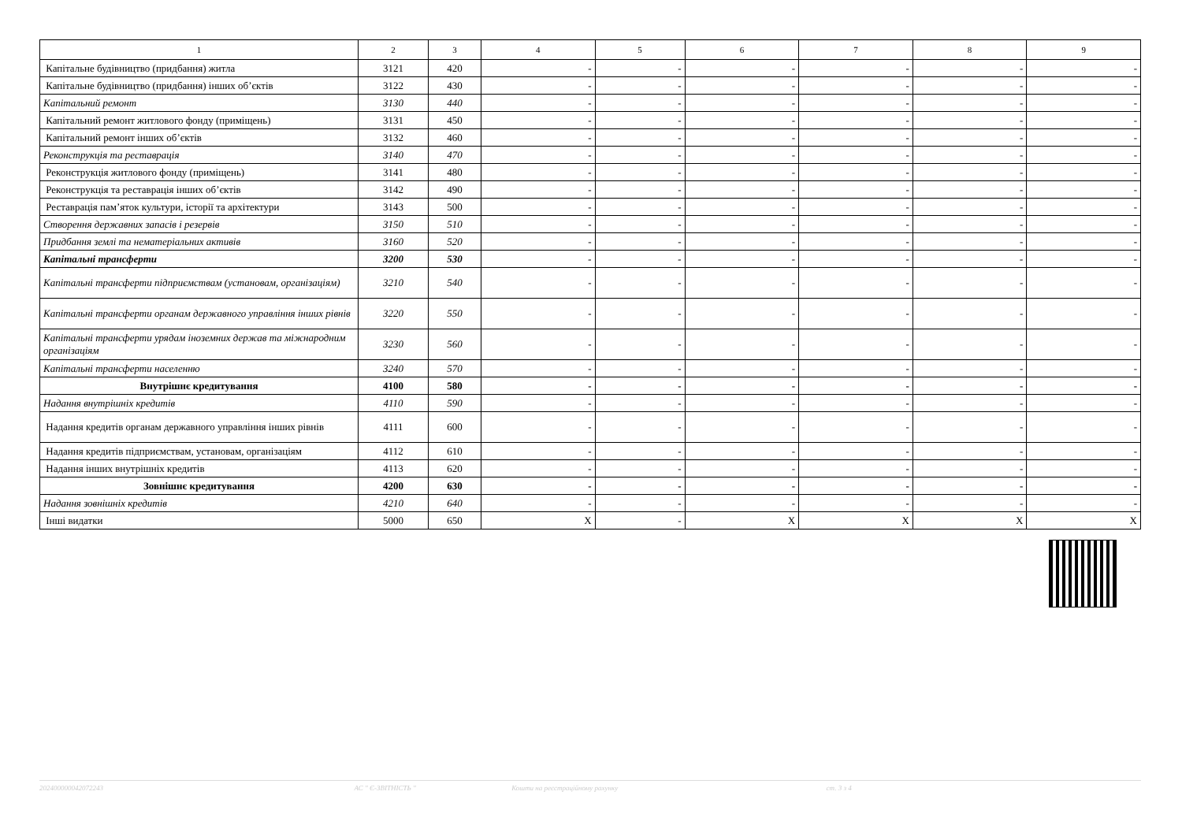| 1 | 2 | 3 | 4 | 5 | 6 | 7 | 8 | 9 |
| --- | --- | --- | --- | --- | --- | --- | --- | --- |
| Капітальне будівництво (придбання) житла | 3121 | 420 | - | - | - | - | - | - |
| Капітальне будівництво (придбання) інших об’єктів | 3122 | 430 | - | - | - | - | - | - |
| Капітальний ремонт | 3130 | 440 | - | - | - | - | - | - |
| Капітальний ремонт житлового фонду (приміщень) | 3131 | 450 | - | - | - | - | - | - |
| Капітальний ремонт інших об’єктів | 3132 | 460 | - | - | - | - | - | - |
| Реконструкція та реставрація | 3140 | 470 | - | - | - | - | - | - |
| Реконструкція житлового фонду (приміщень) | 3141 | 480 | - | - | - | - | - | - |
| Реконструкція та реставрація інших об’єктів | 3142 | 490 | - | - | - | - | - | - |
| Реставрація пам’яток культури, історії та архітектури | 3143 | 500 | - | - | - | - | - | - |
| Створення державних запасів і резервів | 3150 | 510 | - | - | - | - | - | - |
| Придбання землі та нематеріальних активів | 3160 | 520 | - | - | - | - | - | - |
| Капітальні трансферти | 3200 | 530 | - | - | - | - | - | - |
| Капітальні трансферти підприємствам (установам, організаціям) | 3210 | 540 | - | - | - | - | - | - |
| Капітальні трансферти органам державного управління інших рівнів | 3220 | 550 | - | - | - | - | - | - |
| Капітальні трансферти урядам іноземних держав та міжнародним організаціям | 3230 | 560 | - | - | - | - | - | - |
| Капітальні трансферти населенню | 3240 | 570 | - | - | - | - | - | - |
| Внутрішнє кредитування | 4100 | 580 | - | - | - | - | - | - |
| Надання внутрішніх кредитів | 4110 | 590 | - | - | - | - | - | - |
| Надання кредитів органам державного управління інших рівнів | 4111 | 600 | - | - | - | - | - | - |
| Надання кредитів підприємствам, установам, організаціям | 4112 | 610 | - | - | - | - | - | - |
| Надання інших внутрішніх кредитів | 4113 | 620 | - | - | - | - | - | - |
| Зовнішнє кредитування | 4200 | 630 | - | - | - | - | - | - |
| Надання зовнішніх кредитів | 4210 | 640 | - | - | - | - | - | - |
| Інші видатки | 5000 | 650 | X | - | X | X | X | X |
202400000042072243 АС " Є-ЗВІТНІСТЬ " Кошти на реєстраційному рахунку ст. 3 з 4